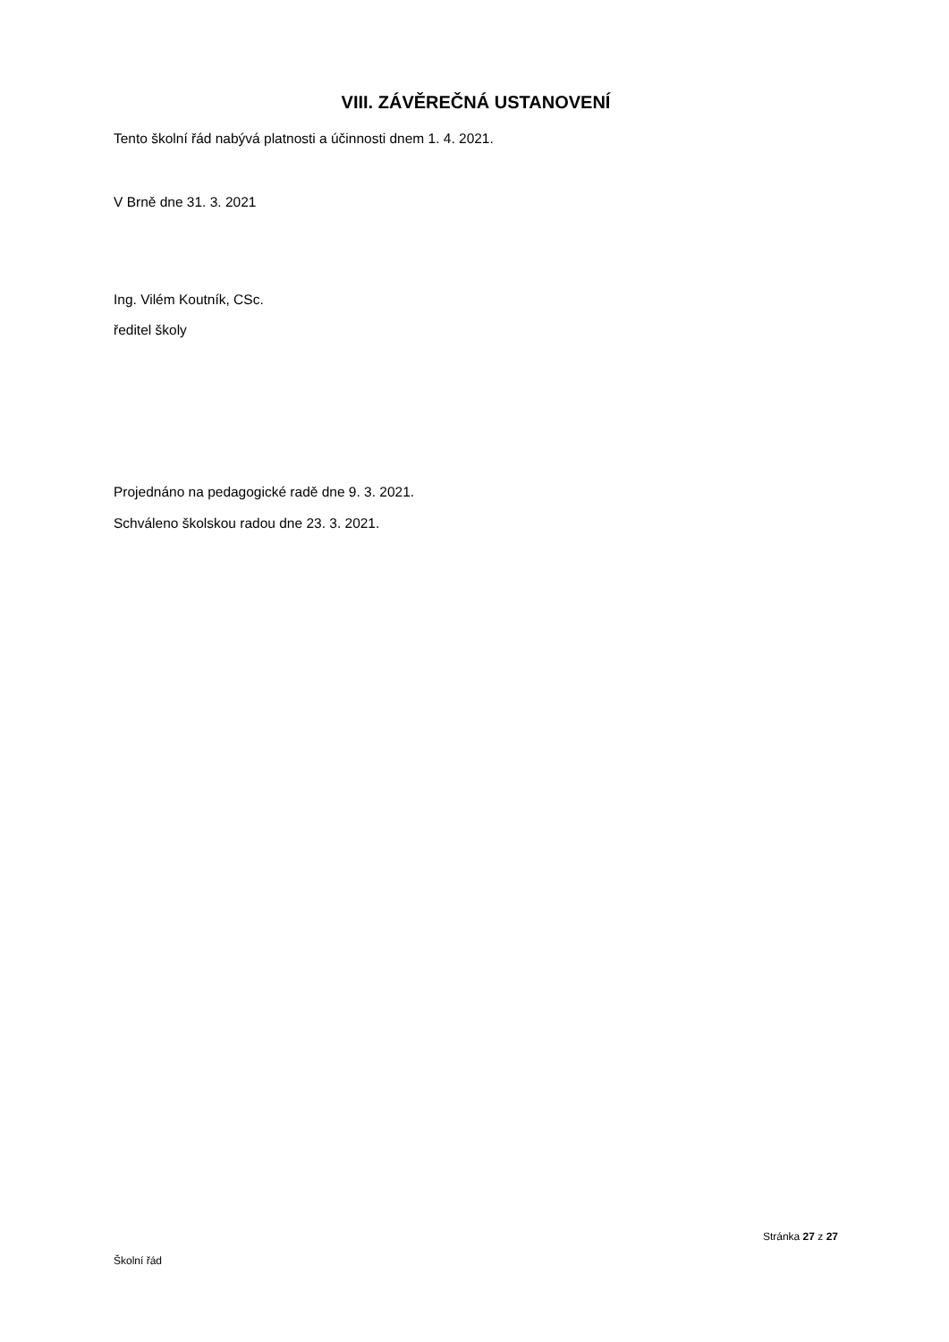VIII. ZÁVĚREČNÁ USTANOVENÍ
Tento školní řád nabývá platnosti a účinnosti dnem 1. 4. 2021.
V Brně dne 31. 3. 2021
Ing. Vilém Koutník, CSc.
ředitel školy
Projednáno na pedagogické radě dne 9. 3. 2021.
Schváleno školskou radou dne 23. 3. 2021.
Stránka 27 z 27
Školní řád